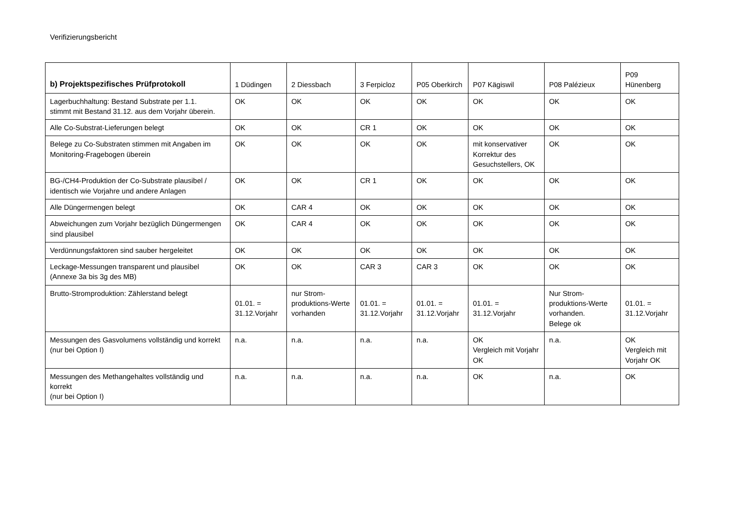Verifizierungsbericht
| b) Projektspezifisches Prüfprotokoll | 1 Düdingen | 2 Diessbach | 3 Ferpicloz | P05 Oberkirch | P07 Kägiswil | P08 Palézieux | P09 Hünenberg |
| --- | --- | --- | --- | --- | --- | --- | --- |
| Lagerbuchhaltung: Bestand Substrate per 1.1. stimmt mit Bestand 31.12. aus dem Vorjahr überein. | OK | OK | OK | OK | OK | OK | OK |
| Alle Co-Substrat-Lieferungen belegt | OK | OK | CR 1 | OK | OK | OK | OK |
| Belege zu Co-Substraten stimmen mit Angaben im Monitoring-Fragebogen überein | OK | OK | OK | OK | mit konservativer Korrektur des Gesuchstellers, OK | OK | OK |
| BG-/CH4-Produktion der Co-Substrate plausibel / identisch wie Vorjahre und andere Anlagen | OK | OK | CR 1 | OK | OK | OK | OK |
| Alle Düngermengen belegt | OK | CAR 4 | OK | OK | OK | OK | OK |
| Abweichungen zum Vorjahr bezüglich Düngermengen sind plausibel | OK | CAR 4 | OK | OK | OK | OK | OK |
| Verdünnungsfaktoren sind sauber hergeleitet | OK | OK | OK | OK | OK | OK | OK |
| Leckage-Messungen transparent und plausibel (Annexe 3a bis 3g des MB) | OK | OK | CAR 3 | CAR 3 | OK | OK | OK |
| Brutto-Stromproduktion: Zählerstand belegt | 01.01. = 31.12.Vorjahr | nur Strom-produktions-Werte vorhanden | 01.01. = 31.12.Vorjahr | 01.01. = 31.12.Vorjahr | 01.01. = 31.12.Vorjahr | Nur Strom- produktions-Werte vorhanden. Belege ok | 01.01. = 31.12.Vorjahr |
| Messungen des Gasvolumens vollständig und korrekt (nur bei Option I) | n.a. | n.a. | n.a. | n.a. | OK Vergleich mit Vorjahr OK | n.a. | OK Vergleich mit Vorjahr OK |
| Messungen des Methangehaltes vollständig und korrekt (nur bei Option I) | n.a. | n.a. | n.a. | n.a. | OK | n.a. | OK |